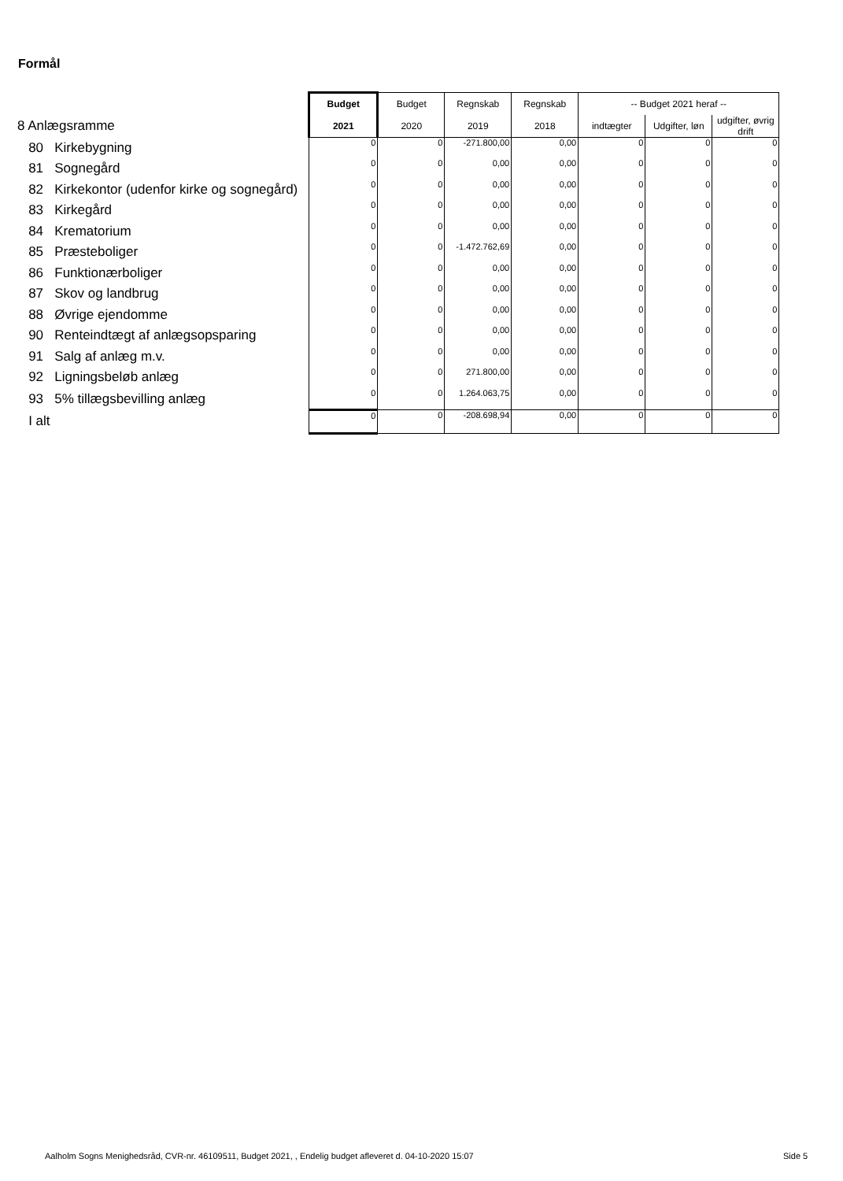Formål
| | Budget | Budget | Regnskab | Regnskab | -- Budget 2021 heraf -- | | |
| 8 Anlægsramme | 2021 | 2020 | 2019 | 2018 | indtægter | Udgifter, løn | udgifter, øvrig drift |
| 80 Kirkebygning | 0 | 0 | -271.800,00 | 0,00 | 0 | 0 | 0 |
| 81 Sognegård | 0 | 0 | 0,00 | 0,00 | 0 | 0 | 0 |
| 82 Kirkekontor (udenfor kirke og sognegård) | 0 | 0 | 0,00 | 0,00 | 0 | 0 | 0 |
| 83 Kirkegård | 0 | 0 | 0,00 | 0,00 | 0 | 0 | 0 |
| 84 Krematorium | 0 | 0 | 0,00 | 0,00 | 0 | 0 | 0 |
| 85 Præsteboliger | 0 | 0 | -1.472.762,69 | 0,00 | 0 | 0 | 0 |
| 86 Funktionærboliger | 0 | 0 | 0,00 | 0,00 | 0 | 0 | 0 |
| 87 Skov og landbrug | 0 | 0 | 0,00 | 0,00 | 0 | 0 | 0 |
| 88 Øvrige ejendomme | 0 | 0 | 0,00 | 0,00 | 0 | 0 | 0 |
| 90 Renteindtægt af anlægsopsparing | 0 | 0 | 0,00 | 0,00 | 0 | 0 | 0 |
| 91 Salg af anlæg m.v. | 0 | 0 | 0,00 | 0,00 | 0 | 0 | 0 |
| 92 Ligningsbeløb anlæg | 0 | 0 | 271.800,00 | 0,00 | 0 | 0 | 0 |
| 93 5% tillægsbevilling anlæg | 0 | 0 | 1.264.063,75 | 0,00 | 0 | 0 | 0 |
| I alt | 0 | 0 | -208.698,94 | 0,00 | 0 | 0 | 0 |
Aalholm Sogns Menighedsråd, CVR-nr. 46109511, Budget 2021, , Endelig budget afleveret d. 04-10-2020 15:07
Side 5